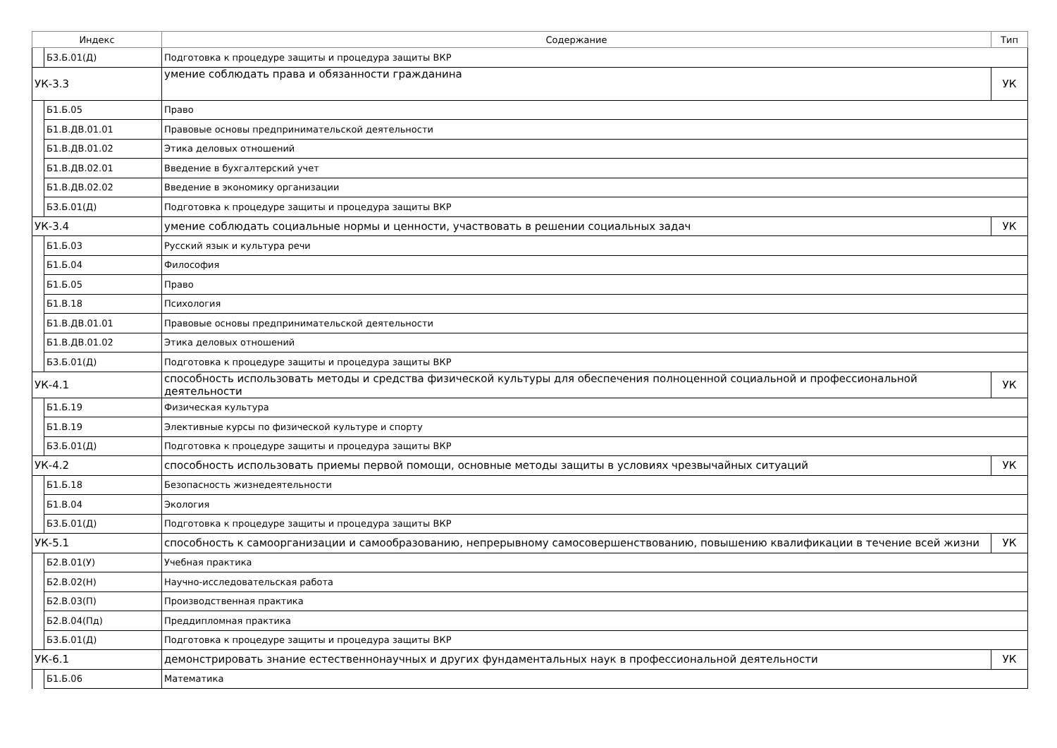| Индекс | | Содержание | Тип |
| --- | --- | --- | --- |
| | Б3.Б.01(Д) | Подготовка к процедуре защиты и процедура защиты ВКР | |
| УК-3.3 | | умение соблюдать права и обязанности гражданина | УК |
| | Б1.Б.05 | Право | |
| | Б1.В.ДВ.01.01 | Правовые основы предпринимательской деятельности | |
| | Б1.В.ДВ.01.02 | Этика деловых отношений | |
| | Б1.В.ДВ.02.01 | Введение в бухгалтерский учет | |
| | Б1.В.ДВ.02.02 | Введение в экономику организации | |
| | Б3.Б.01(Д) | Подготовка к процедуре защиты и процедура защиты ВКР | |
| УК-3.4 | | умение соблюдать социальные нормы и ценности, участвовать в решении социальных задач | УК |
| | Б1.Б.03 | Русский язык и культура речи | |
| | Б1.Б.04 | Философия | |
| | Б1.Б.05 | Право | |
| | Б1.В.18 | Психология | |
| | Б1.В.ДВ.01.01 | Правовые основы предпринимательской деятельности | |
| | Б1.В.ДВ.01.02 | Этика деловых отношений | |
| | Б3.Б.01(Д) | Подготовка к процедуре защиты и процедура защиты ВКР | |
| УК-4.1 | | способность использовать методы и средства физической культуры для обеспечения полноценной социальной и профессиональной деятельности | УК |
| | Б1.Б.19 | Физическая культура | |
| | Б1.В.19 | Элективные курсы по физической культуре и спорту | |
| | Б3.Б.01(Д) | Подготовка к процедуре защиты и процедура защиты ВКР | |
| УК-4.2 | | способность использовать приемы первой помощи, основные методы защиты в условиях чрезвычайных ситуаций | УК |
| | Б1.Б.18 | Безопасность жизнедеятельности | |
| | Б1.В.04 | Экология | |
| | Б3.Б.01(Д) | Подготовка к процедуре защиты и процедура защиты ВКР | |
| УК-5.1 | | способность к самоорганизации и самообразованию, непрерывному самосовершенствованию, повышению квалификации в течение всей жизни | УК |
| | Б2.В.01(У) | Учебная практика | |
| | Б2.В.02(Н) | Научно-исследовательская работа | |
| | Б2.В.03(П) | Производственная практика | |
| | Б2.В.04(Пд) | Преддипломная практика | |
| | Б3.Б.01(Д) | Подготовка к процедуре защиты и процедура защиты ВКР | |
| УК-6.1 | | демонстрировать знание естественнонаучных и других фундаментальных наук в профессиональной деятельности | УК |
| | Б1.Б.06 | Математика | |